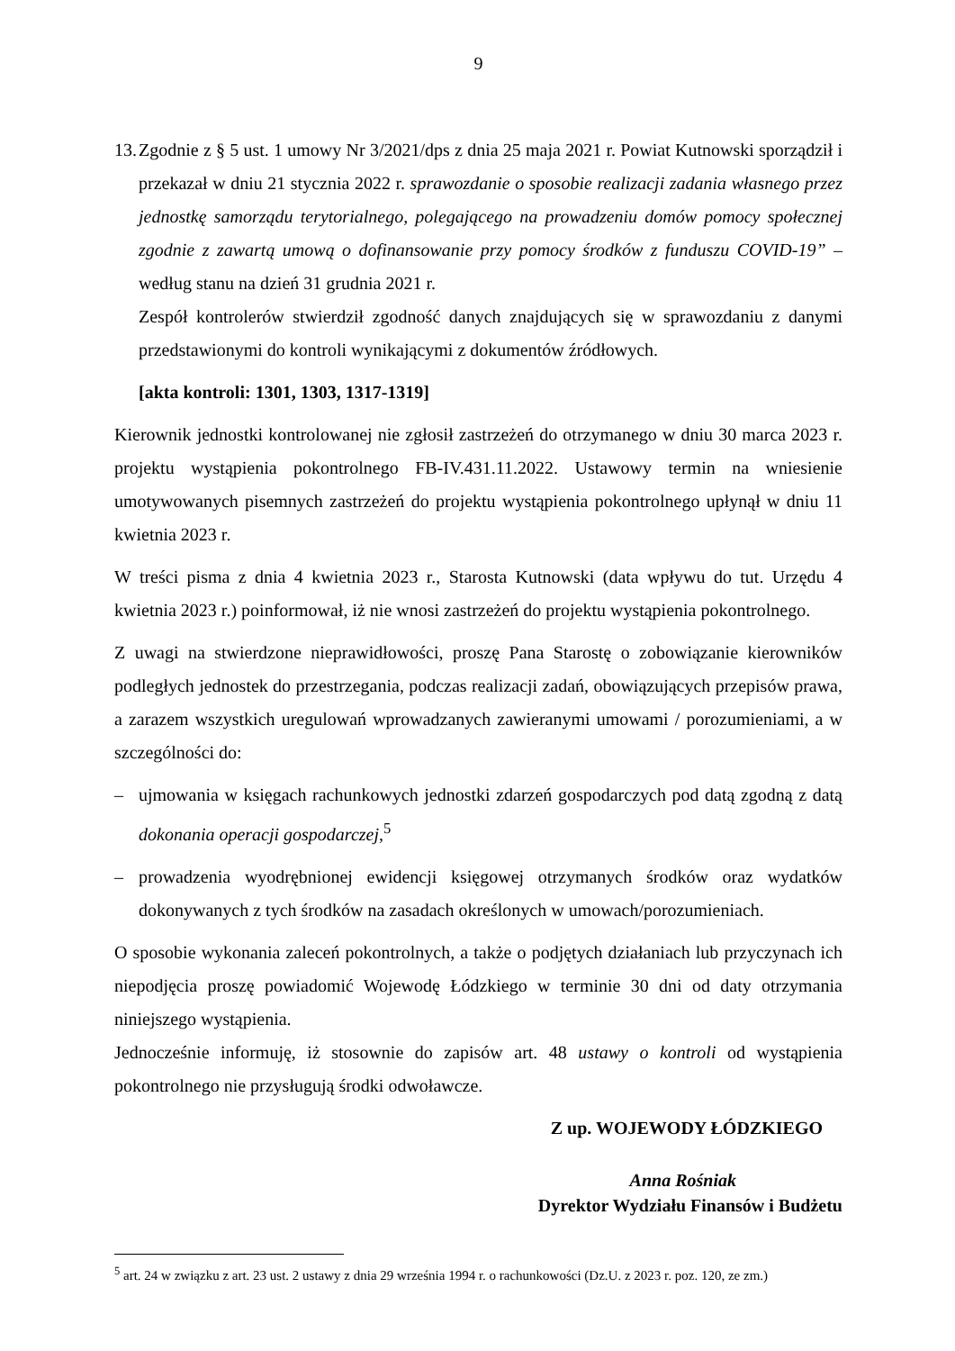9
13.
Zgodnie z § 5 ust. 1 umowy Nr 3/2021/dps z dnia 25 maja 2021 r. Powiat Kutnowski sporządził i przekazał w dniu 21 stycznia 2022 r. sprawozdanie o sposobie realizacji zadania własnego przez jednostkę samorządu terytorialnego, polegającego na prowadzeniu domów pomocy społecznej zgodnie z zawartą umową o dofinansowanie przy pomocy środków z funduszu COVID-19” – według stanu na dzień 31 grudnia 2021 r.
Zespół kontrolerów stwierdził zgodność danych znajdujących się w sprawozdaniu z danymi przedstawionymi do kontroli wynikającymi z dokumentów źródłowych.
[akta kontroli: 1301, 1303, 1317-1319]
Kierownik jednostki kontrolowanej nie zgłosił zastrzeżeń do otrzymanego w dniu 30 marca 2023 r. projektu wystąpienia pokontrolnego FB-IV.431.11.2022. Ustawowy termin na wniesienie umotywowanych pisemnych zastrzeżeń do projektu wystąpienia pokontrolnego upłynął w dniu 11 kwietnia 2023 r.
W treści pisma z dnia 4 kwietnia 2023 r., Starosta Kutnowski (data wpływu do tut. Urzędu 4 kwietnia 2023 r.) poinformował, iż nie wnosi zastrzeżeń do projektu wystąpienia pokontrolnego.
Z uwagi na stwierdzone nieprawidłowości, proszę Pana Starostę o zobowiązanie kierowników podległych jednostek do przestrzegania, podczas realizacji zadań, obowiązujących przepisów prawa, a zarazem wszystkich uregulowań wprowadzanych zawieranymi umowami / porozumieniami, a w szczególności do:
– ujmowania w księgach rachunkowych jednostki zdarzeń gospodarczych pod datą zgodną z datą dokonania operacji gospodarczej,<sup>5</sup>
– prowadzenia wyodrębnionej ewidencji księgowej otrzymanych środków oraz wydatków dokonywanych z tych środków na zasadach określonych w umowach/porozumieniach.
O sposobie wykonania zaleceń pokontrolnych, a także o podjętych działaniach lub przyczynach ich niepodjęcia proszę powiadomić Wojewodę Łódzkiego w terminie 30 dni od daty otrzymania niniejszego wystąpienia.
Jednocześnie informuję, iż stosownie do zapisów art. 48 ustawy o kontroli od wystąpienia pokontrolnego nie przysługują środki odwoławcze.
Z up. WOJEWODY ŁÓDZKIEGO
Anna Rośniak
Dyrektor Wydziału Finansów i Budżetu
<sup>5</sup> art. 24 w związku z art. 23 ust. 2 ustawy z dnia 29 września 1994 r. o rachunkowości (Dz.U. z 2023 r. poz. 120, ze zm.)